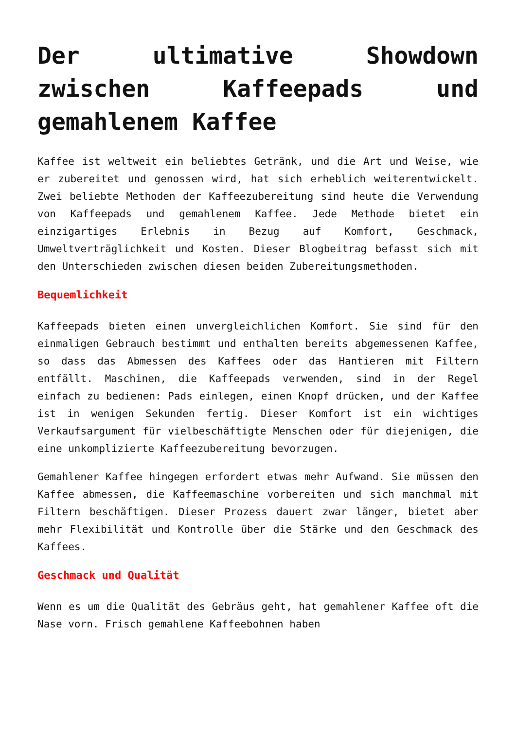Der ultimative Showdown zwischen Kaffeepads und gemahlenem Kaffee
Kaffee ist weltweit ein beliebtes Getränk, und die Art und Weise, wie er zubereitet und genossen wird, hat sich erheblich weiterentwickelt. Zwei beliebte Methoden der Kaffeezubereitung sind heute die Verwendung von Kaffeepads und gemahlenem Kaffee. Jede Methode bietet ein einzigartiges Erlebnis in Bezug auf Komfort, Geschmack, Umweltverträglichkeit und Kosten. Dieser Blogbeitrag befasst sich mit den Unterschieden zwischen diesen beiden Zubereitungsmethoden.
Bequemlichkeit
Kaffeepads bieten einen unvergleichlichen Komfort. Sie sind für den einmaligen Gebrauch bestimmt und enthalten bereits abgemessenen Kaffee, so dass das Abmessen des Kaffees oder das Hantieren mit Filtern entfällt. Maschinen, die Kaffeepads verwenden, sind in der Regel einfach zu bedienen: Pads einlegen, einen Knopf drücken, und der Kaffee ist in wenigen Sekunden fertig. Dieser Komfort ist ein wichtiges Verkaufsargument für vielbeschäftigte Menschen oder für diejenigen, die eine unkomplizierte Kaffeezubereitung bevorzugen.
Gemahlener Kaffee hingegen erfordert etwas mehr Aufwand. Sie müssen den Kaffee abmessen, die Kaffeemaschine vorbereiten und sich manchmal mit Filtern beschäftigen. Dieser Prozess dauert zwar länger, bietet aber mehr Flexibilität und Kontrolle über die Stärke und den Geschmack des Kaffees.
Geschmack und Qualität
Wenn es um die Qualität des Gebräus geht, hat gemahlener Kaffee oft die Nase vorn. Frisch gemahlene Kaffeebohnen haben